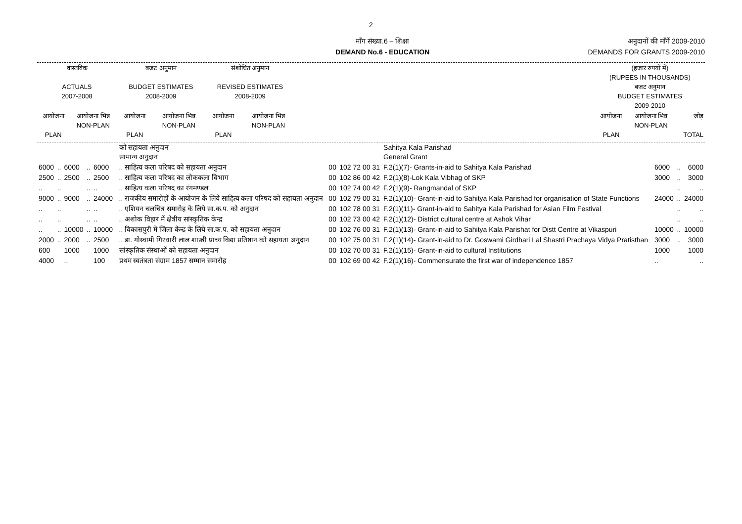2
माँग संख्या.6 – शिक्षा
DEMAND No.6 - EDUCATION
अनुदानों की माँगें 2009-2010
DEMANDS FOR GRANTS 2009-2010
| वास्तविक ACTUALS 2007-2008 | | बजट अनुमान BUDGET ESTIMATES 2008-2009 | | संशोधित अनुमान REVISED ESTIMATES 2008-2009 | | | (हजार रुपयों में) (RUPEES IN THOUSANDS) बजट अनुमान BUDGET ESTIMATES 2009-2010 | | |
| --- | --- | --- | --- | --- | --- | --- | --- | --- | --- |
| आयोजना PLAN | आयोजना भिन्न NON-PLAN | आयोजना PLAN | आयोजना भिन्न NON-PLAN | आयोजना PLAN | आयोजना भिन्न NON-PLAN | | आयोजना PLAN | आयोजना भिन्न NON-PLAN | जोड़ TOTAL |
| | | | | | | को सहायता अनुदान सामान्य अनुदान | | | Sahitya Kala Parishad General Grant | | | |
| 6000 | .. | 6000 | .. | 6000 | | .. साहित्य कला परिषद को सहायता अनुदान | 00 | 102 72 00 31 | F.2(1)(7)- Grants-in-aid to Sahitya Kala Parishad | 6000 | .. | 6000 |
| 2500 | .. | 2500 | .. | 2500 | | .. साहित्य कला परिषद का लोककला विभाग | 00 | 102 86 00 42 | F.2(1)(8)-Lok Kala Vibhag of SKP | 3000 | .. | 3000 |
| .. | .. | | .. | .. | | .. साहित्य कला परिषद का रंगमण्डल | 00 | 102 74 00 42 | F.2(1)(9)- Rangmandal of SKP | | .. | .. |
| 9000 | .. | 9000 | .. | 24000 | | .. राजकीय समारोहों के आयोजन के लिये साहित्य कला परिषद को सहायता अनुदान | 00 | 102 79 00 31 | F.2(1)(10)- Grant-in-aid to Sahitya Kala Parishad for organisation of State Functions | 24000 | .. | 24000 |
| .. | .. | | .. | .. | | .. एशियन चलचित्र समारोह के लिये सा.क.प. को अनुदान | 00 | 102 78 00 31 | F.2(1)(11)- Grant-in-aid to Sahitya Kala Parishad for Asian Film Festival | | .. | .. |
| .. | .. | | .. | .. | | .. अशोक विहार में क्षेत्रीय सांस्कृतिक केन्द्र | 00 | 102 73 00 42 | F.2(1)(12)- District cultural centre at Ashok Vihar | | .. | .. |
| .. | .. | 10000 | .. | 10000 | | .. विकासपुरी में जिला केन्द्र के लिये सा.क.प. को सहायता अनुदान | 00 | 102 76 00 31 | F.2(1)(13)- Grant-in-aid to Sahitya Kala Parishat for Distt Centre at Vikaspuri | 10000 | .. | 10000 |
| 2000 | .. | 2000 | .. | 2500 | | .. डा. गोस्वामी गिरधारी लाल शास्त्री प्राच्य विद्या प्रतिष्ठान को सहायता अनुदान | 00 | 102 75 00 31 | F.2(1)(14)- Grant-in-aid to Dr. Goswami Girdhari Lal Shastri Prachaya Vidya Pratisthan | 3000 | .. | 3000 |
| 600 | | 1000 | | 1000 | | सांस्कृतिक संस्थाओं को सहायता अनुदान | 00 | 102 70 00 31 | F.2(1)(15)- Grant-in-aid to cultural Institutions | 1000 | | 1000 |
| 4000 | | .. | | 100 | | प्रथम स्वतंत्रता संग्राम 1857 सम्मान समारोह | 00 | 102 69 00 42 | F.2(1)(16)- Commensurate the first war of independence 1857 | .. | | .. |